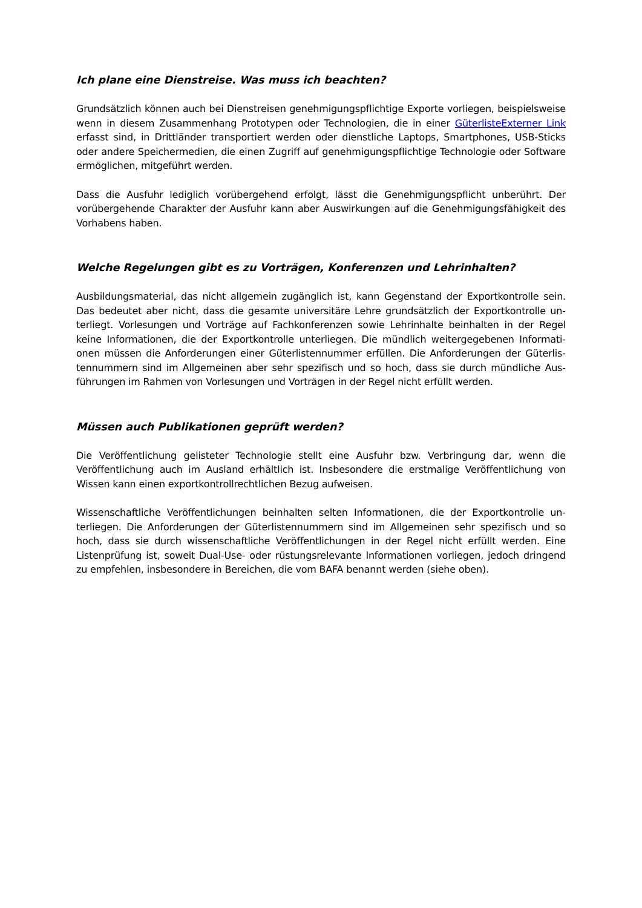Ich plane eine Dienstreise. Was muss ich beachten?
Grundsätzlich können auch bei Dienstreisen genehmigungspflichtige Exporte vorliegen, beispiels­weise wenn in diesem Zusammenhang Prototypen oder Technologien, die in ei­ner GüterlisteExterner Link erfasst sind, in Drittländer transportiert werden oder dienstliche Laptops, Smartphones, USB-Sticks oder andere Speichermedien, die einen Zugriff auf genehmigungspflichti­ge Technologie oder Software ermöglichen, mitgeführt werden.
Dass die Ausfuhr lediglich vorübergehend erfolgt, lässt die Genehmigungspflicht unberührt. Der vorübergehende Charakter der Ausfuhr kann aber Auswirkungen auf die Genehmigungsfähigkeit des Vorhabens haben.
Welche Regelungen gibt es zu Vorträgen, Konferenzen und Lehrinhalten?
Ausbildungsmaterial, das nicht allgemein zugänglich ist, kann Gegenstand der Exportkontrolle sein. Das bedeutet aber nicht, dass die gesamte universitäre Lehre grundsätzlich der Exportkontrolle un­terliegt. Vorlesungen und Vorträge auf Fachkonferenzen sowie Lehrinhalte beinhalten in der Regel keine Informationen, die der Exportkontrolle unterliegen. Die mündlich weitergegebenen Informati­onen müssen die Anforderungen einer Güterlistennummer erfüllen. Die Anforderungen der Güterlis­tennummern sind im Allgemeinen aber sehr spezifisch und so hoch, dass sie durch mündliche Aus­führungen im Rahmen von Vorlesungen und Vorträgen in der Regel nicht erfüllt werden.
Müssen auch Publikationen geprüft werden?
Die Veröffentlichung gelisteter Technologie stellt eine Ausfuhr bzw. Verbringung dar, wenn die Veröffentlichung auch im Ausland erhältlich ist. Insbesondere die erstmalige Veröffentlichung von Wissen kann einen exportkontrollrechtlichen Bezug aufweisen.
Wissenschaftliche Veröffentlichungen beinhalten selten Informationen, die der Exportkontrolle un­terliegen. Die Anforderungen der Güterlistennummern sind im Allgemeinen sehr spezifisch und so hoch, dass sie durch wissenschaftliche Veröffentlichungen in der Regel nicht erfüllt werden. Eine Listenprüfung ist, soweit Dual-Use- oder rüstungsrelevante Informationen vorliegen, jedoch drin­gend zu empfehlen, insbesondere in Bereichen, die vom BAFA benannt werden (siehe oben).